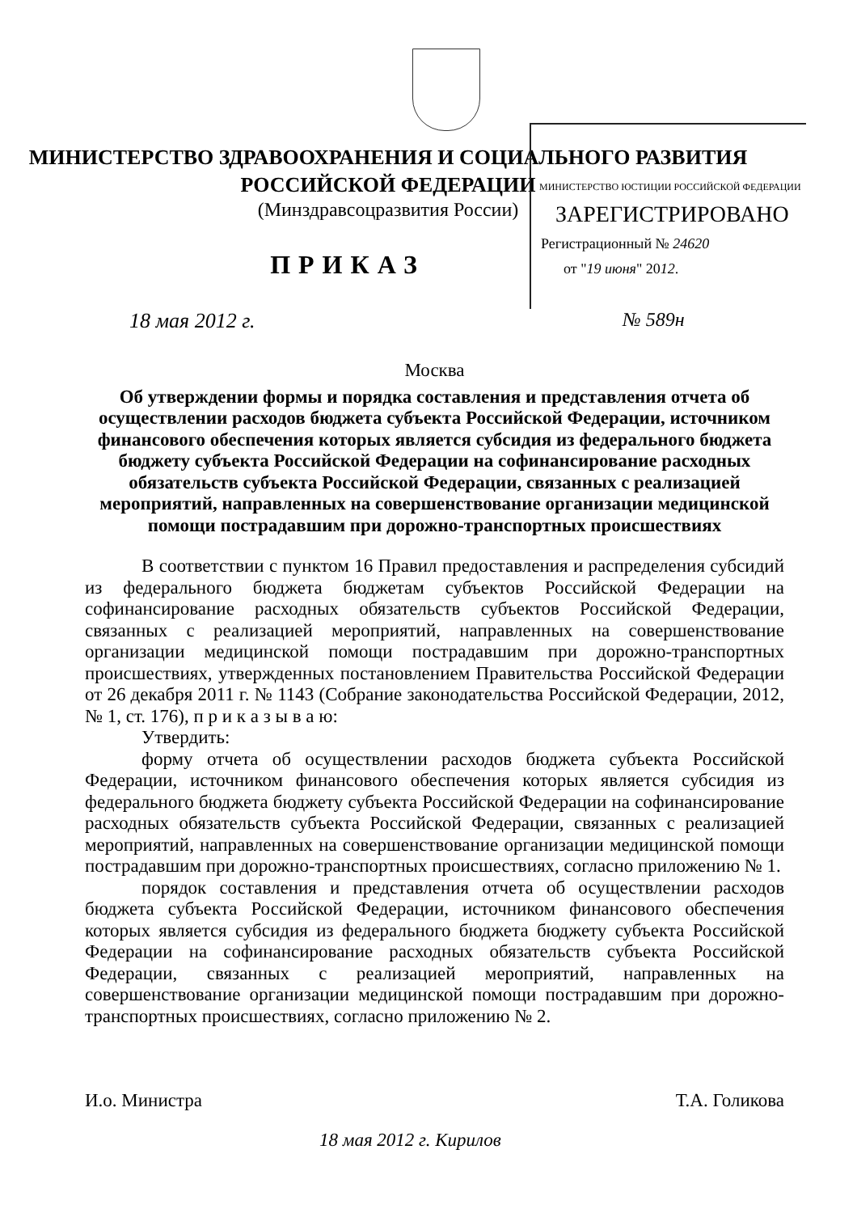МИНИСТЕРСТВО ЗДРАВООХРАНЕНИЯ И СОЦИАЛЬНОГО РАЗВИТИЯ
РОССИЙСКОЙ ФЕДЕРАЦИИ
(Минздравсоцразвития России)
ПРИКАЗ
МИНИСТЕРСТВО ЮСТИЦИИ РОССИЙСКОЙ ФЕДЕРАЦИИ
ЗАРЕГИСТРИРОВАНО
Регистрационный № 24620
от "19 июня" 2012.
18 мая 2012 г. № 589н
Москва
Об утверждении формы и порядка составления и представления отчета об осуществлении расходов бюджета субъекта Российской Федерации, источником финансового обеспечения которых является субсидия из федерального бюджета бюджету субъекта Российской Федерации на софинансирование расходных обязательств субъекта Российской Федерации, связанных с реализацией мероприятий, направленных на совершенствование организации медицинской помощи пострадавшим при дорожно-транспортных происшествиях
В соответствии с пунктом 16 Правил предоставления и распределения субсидий из федерального бюджета бюджетам субъектов Российской Федерации на софинансирование расходных обязательств субъектов Российской Федерации, связанных с реализацией мероприятий, направленных на совершенствование организации медицинской помощи пострадавшим при дорожно-транспортных происшествиях, утвержденных постановлением Правительства Российской Федерации от 26 декабря 2011 г. № 1143 (Собрание законодательства Российской Федерации, 2012, № 1, ст. 176), п р и к а з ы в а ю:
Утвердить:
форму отчета об осуществлении расходов бюджета субъекта Российской Федерации, источником финансового обеспечения которых является субсидия из федерального бюджета бюджету субъекта Российской Федерации на софинансирование расходных обязательств субъекта Российской Федерации, связанных с реализацией мероприятий, направленных на совершенствование организации медицинской помощи пострадавшим при дорожно-транспортных происшествиях, согласно приложению № 1.
порядок составления и представления отчета об осуществлении расходов бюджета субъекта Российской Федерации, источником финансового обеспечения которых является субсидия из федерального бюджета бюджету субъекта Российской Федерации на софинансирование расходных обязательств субъекта Российской Федерации, связанных с реализацией мероприятий, направленных на совершенствование организации медицинской помощи пострадавшим при дорожно-транспортных происшествиях, согласно приложению № 2.
И.о. Министра Т.А. Голикова
18 мая 2012 г. Кирилов